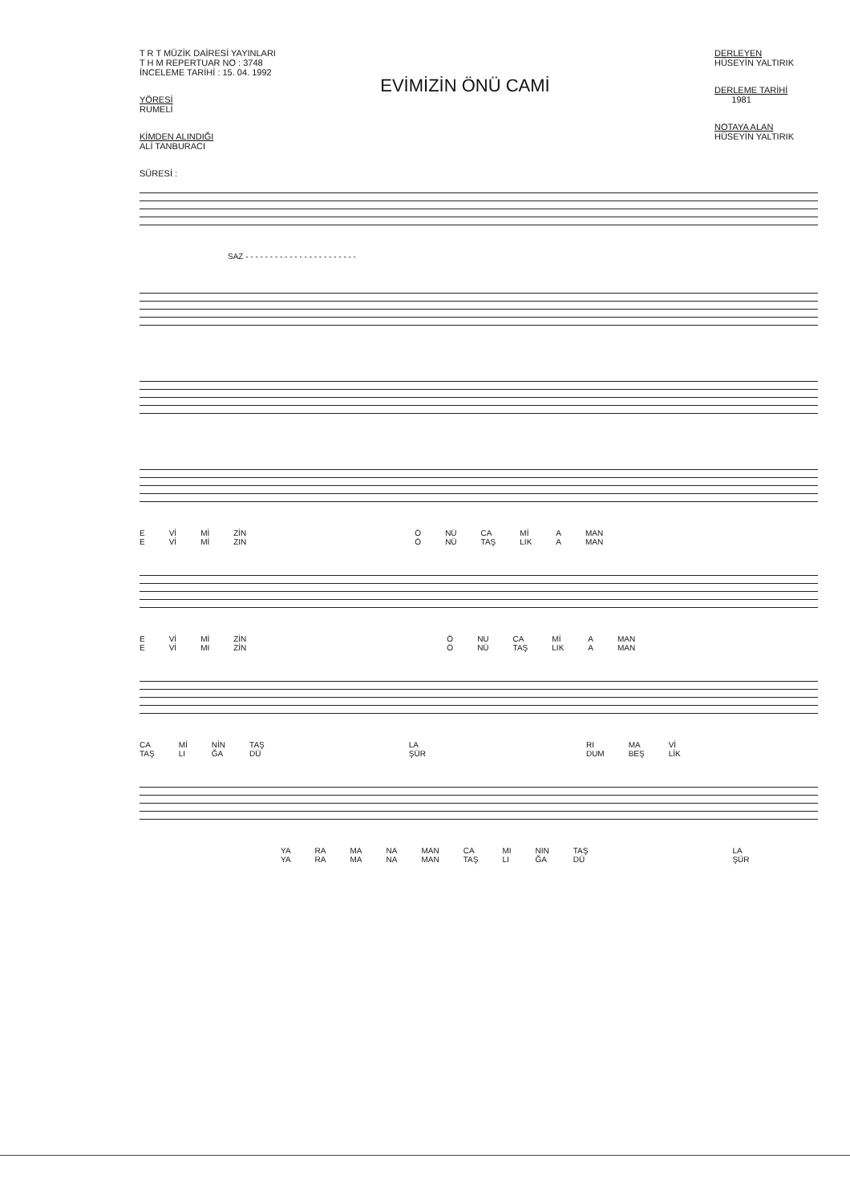T R T MÜZİK DAİRESİ YAYINLARI
T H M REPERTUAR NO : 3748
İNCELEME TARİHİ : 15. 04. 1992
YÖRESİ
RUMELİ
KİMDEN ALINDIĞI
ALİ TANBURACI
SÜRESİ :
DERLEYEN
HÜSEYİN YALTIRIK
DERLEME TARİHİ
1981
NOTAYA ALAN
HÜSEYİN YALTIRIK
EVİMİZİN ÖNÜ CAMİ
SAZ - - - - - - - - - - - - - - - - - - - - - - -
E
E Vİ
Vİ Mİ
Mİ ZİN
ZIN Ö
Ö NÜ
NÜ CA
TAŞ Mİ
LIK A
A MAN
MAN
E
E Vİ
Vİ Mİ
MI ZİN
ZİN Ö
Ö NU
NÜ CA
TAŞ Mİ
LIK A
A MAN
MAN
CA
TAŞ Mİ
LI NİN
ĞA TAŞ
DÜ LA
ŞÜR RI
DUM MA
BEŞ Vİ
LİK
YA
YA RA
RA MA
MA NA
NA MAN
MAN CA
TAŞ MI
LI NIN
ĞA TAŞ
DÜ LA
ŞÜR